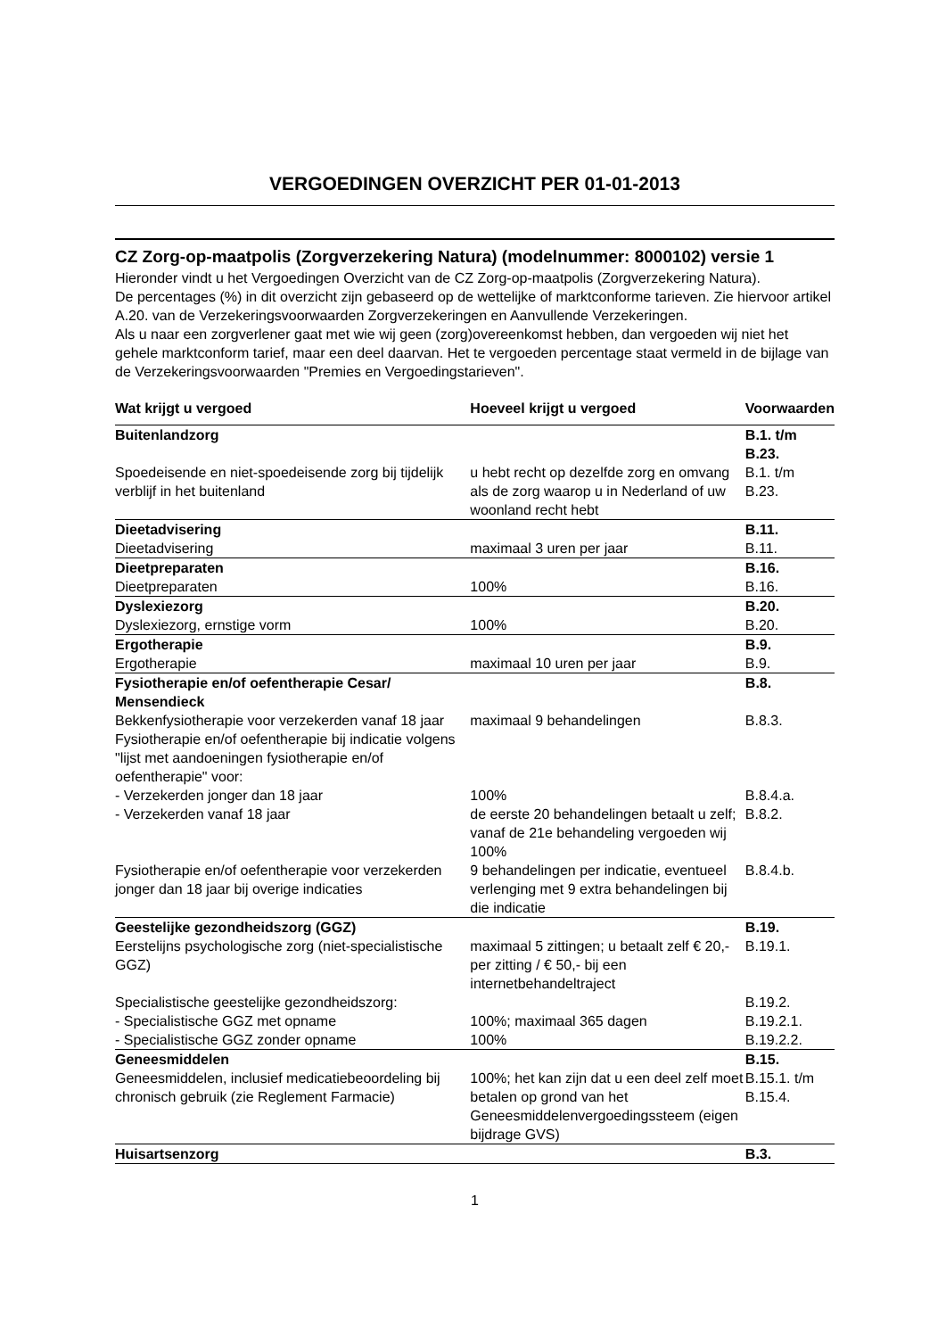VERGOEDINGEN OVERZICHT PER 01-01-2013
CZ Zorg-op-maatpolis (Zorgverzekering Natura) (modelnummer: 8000102) versie 1
Hieronder vindt u het Vergoedingen Overzicht van de CZ Zorg-op-maatpolis (Zorgverzekering Natura).
De percentages (%) in dit overzicht zijn gebaseerd op de wettelijke of marktconforme tarieven. Zie hiervoor artikel A.20. van de Verzekeringsvoorwaarden Zorgverzekeringen en Aanvullende Verzekeringen.
Als u naar een zorgverlener gaat met wie wij geen (zorg)overeenkomst hebben, dan vergoeden wij niet het gehele marktconform tarief, maar een deel daarvan. Het te vergoeden percentage staat vermeld in de bijlage van de Verzekeringsvoorwaarden "Premies en Vergoedingstarieven".
| Wat krijgt u vergoed | Hoeveel krijgt u vergoed | Voorwaarden |
| --- | --- | --- |
| Buitenlandzorg | | B.1. t/m B.23. |
| Spoedeisende en niet-spoedeisende zorg bij tijdelijk verblijf in het buitenland | u hebt recht op dezelfde zorg en omvang als de zorg waarop u in Nederland of uw woonland recht hebt | B.1. t/m B.23. |
| Dieetadvisering | | B.11. |
| Dieetadvisering | maximaal 3 uren per jaar | B.11. |
| Dieetpreparaten | | B.16. |
| Dieetpreparaten | 100% | B.16. |
| Dyslexiezorg | | B.20. |
| Dyslexiezorg, ernstige vorm | 100% | B.20. |
| Ergotherapie | | B.9. |
| Ergotherapie | maximaal 10 uren per jaar | B.9. |
| Fysiotherapie en/of oefentherapie Cesar/ Mensendieck | | B.8. |
| Bekkenfysiotherapie voor verzekerden vanaf 18 jaar | maximaal 9 behandelingen | B.8.3. |
| Fysiotherapie en/of oefentherapie bij indicatie volgens "lijst met aandoeningen fysiotherapie en/of oefentherapie" voor: | | |
| - Verzekerden jonger dan 18 jaar | 100% | B.8.4.a. |
| - Verzekerden vanaf 18 jaar | de eerste 20 behandelingen betaalt u zelf; vanaf de 21e behandeling vergoeden wij 100% | B.8.2. |
| Fysiotherapie en/of oefentherapie voor verzekerden jonger dan 18 jaar bij overige indicaties | 9 behandelingen per indicatie, eventueel verlenging met 9 extra behandelingen bij die indicatie | B.8.4.b. |
| Geestelijke gezondheidszorg (GGZ) | | B.19. |
| Eerstelijns psychologische zorg (niet-specialistische GGZ) | maximaal 5 zittingen; u betaalt zelf € 20,- per zitting / € 50,- bij een internetbehandeltraject | B.19.1. |
| Specialistische geestelijke gezondheidszorg: | | B.19.2. |
| - Specialistische GGZ met opname | 100%; maximaal 365 dagen | B.19.2.1. |
| - Specialistische GGZ zonder opname | 100% | B.19.2.2. |
| Geneesmiddelen | | B.15. |
| Geneesmiddelen, inclusief medicatiebeoordeling bij chronisch gebruik (zie Reglement Farmacie) | 100%; het kan zijn dat u een deel zelf moet betalen op grond van het Geneesmiddelenvergoedingssteem (eigen bijdrage GVS) | B.15.1. t/m B.15.4. |
| Huisartsenzorg | | B.3. |
1